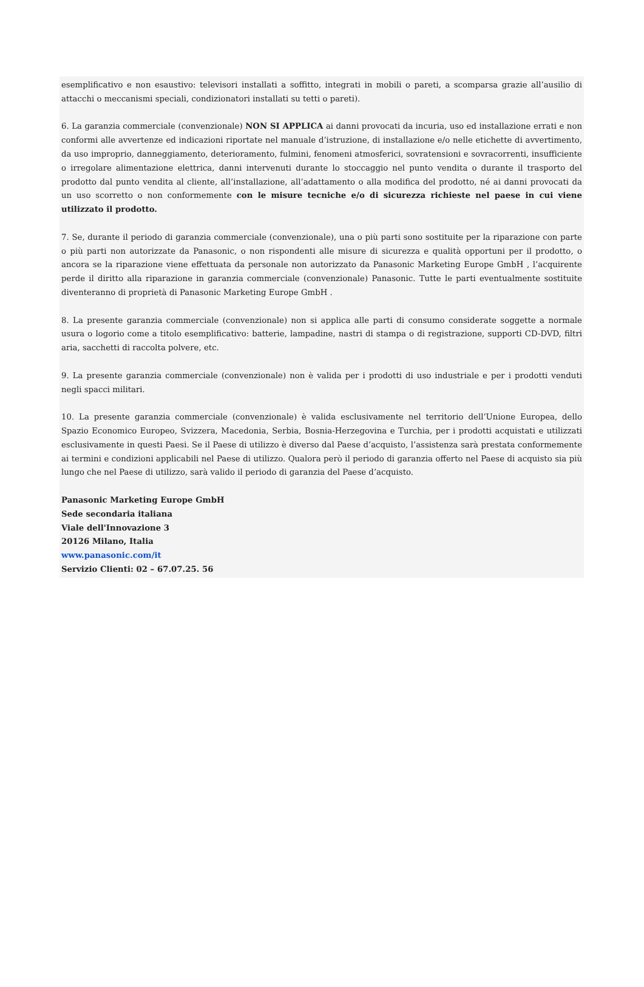esemplificativo e non esaustivo: televisori installati a soffitto, integrati in mobili o pareti, a scomparsa grazie all’ausilio di attacchi o meccanismi speciali, condizionatori installati su tetti o pareti).
6. La garanzia commerciale (convenzionale) NON SI APPLICA ai danni provocati da incuria, uso ed installazione errati e non conformi alle avvertenze ed indicazioni riportate nel manuale d’istruzione, di installazione e/o nelle etichette di avvertimento, da uso improprio, danneggiamento, deterioramento, fulmini, fenomeni atmosferici, sovratensioni e sovracorrenti, insufficiente o irregolare alimentazione elettrica, danni intervenuti durante lo stoccaggio nel punto vendita o durante il trasporto del prodotto dal punto vendita al cliente, all’installazione, all’adattamento o alla modifica del prodotto, né ai danni provocati da un uso scorretto o non conformemente con le misure tecniche e/o di sicurezza richieste nel paese in cui viene utilizzato il prodotto.
7. Se, durante il periodo di garanzia commerciale (convenzionale), una o più parti sono sostituite per la riparazione con parte o più parti non autorizzate da Panasonic, o non rispondenti alle misure di sicurezza e qualità opportuni per il prodotto, o ancora se la riparazione viene effettuata da personale non autorizzato da Panasonic Marketing Europe GmbH , l’acquirente perde il diritto alla riparazione in garanzia commerciale (convenzionale) Panasonic. Tutte le parti eventualmente sostituite diventeranno di proprietà di Panasonic Marketing Europe GmbH .
8. La presente garanzia commerciale (convenzionale) non si applica alle parti di consumo considerate soggette a normale usura o logorio come a titolo esemplificativo: batterie, lampadine, nastri di stampa o di registrazione, supporti CD-DVD, filtri aria, sacchetti di raccolta polvere, etc.
9. La presente garanzia commerciale (convenzionale) non è valida per i prodotti di uso industriale e per i prodotti venduti negli spacci militari.
10. La presente garanzia commerciale (convenzionale) è valida esclusivamente nel territorio dell’Unione Europea, dello Spazio Economico Europeo, Svizzera, Macedonia, Serbia, Bosnia-Herzegovina e Turchia, per i prodotti acquistati e utilizzati esclusivamente in questi Paesi. Se il Paese di utilizzo è diverso dal Paese d’acquisto, l’assistenza sarà prestata conformemente ai termini e condizioni applicabili nel Paese di utilizzo. Qualora però il periodo di garanzia offerto nel Paese di acquisto sia più lungo che nel Paese di utilizzo, sarà valido il periodo di garanzia del Paese d’acquisto.
Panasonic Marketing Europe GmbH
Sede secondaria italiana
Viale dell'Innovazione 3
20126 Milano, Italia
www.panasonic.com/it
Servizio Clienti: 02 – 67.07.25. 56